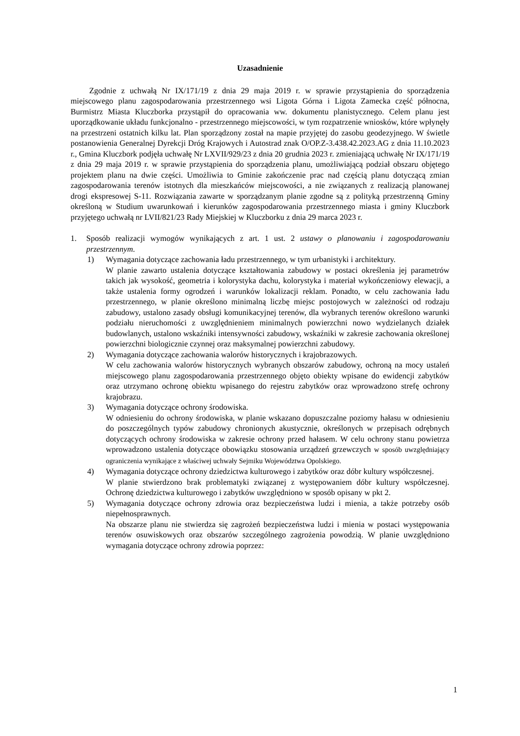Uzasadnienie
Zgodnie z uchwałą Nr IX/171/19 z dnia 29 maja 2019 r. w sprawie przystąpienia do sporządzenia miejscowego planu zagospodarowania przestrzennego wsi Ligota Górna i Ligota Zamecka część północna, Burmistrz Miasta Kluczborka przystąpił do opracowania ww. dokumentu planistycznego. Celem planu jest uporządkowanie układu funkcjonalno - przestrzennego miejscowości, w tym rozpatrzenie wniosków, które wpłynęły na przestrzeni ostatnich kilku lat. Plan sporządzony został na mapie przyjętej do zasobu geodezyjnego. W świetle postanowienia Generalnej Dyrekcji Dróg Krajowych i Autostrad znak O/OP.Z-3.438.42.2023.AG z dnia 11.10.2023 r., Gmina Kluczbork podjęła uchwałę Nr LXVII/929/23 z dnia 20 grudnia 2023 r. zmieniającą uchwałę Nr IX/171/19 z dnia 29 maja 2019 r. w sprawie przystąpienia do sporządzenia planu, umożliwiającą podział obszaru objętego projektem planu na dwie części. Umożliwia to Gminie zakończenie prac nad częścią planu dotyczącą zmian zagospodarowania terenów istotnych dla mieszkańców miejscowości, a nie związanych z realizacją planowanej drogi ekspresowej S-11. Rozwiązania zawarte w sporządzanym planie zgodne są z polityką przestrzenną Gminy określoną w Studium uwarunkowań i kierunków zagospodarowania przestrzennego miasta i gminy Kluczbork przyjętego uchwałą nr LVII/821/23 Rady Miejskiej w Kluczborku z dnia 29 marca 2023 r.
1. Sposób realizacji wymogów wynikających z art. 1 ust. 2 ustawy o planowaniu i zagospodarowaniu przestrzennym.
1) Wymagania dotyczące zachowania ładu przestrzennego, w tym urbanistyki i architektury.
W planie zawarto ustalenia dotyczące kształtowania zabudowy w postaci określenia jej parametrów takich jak wysokość, geometria i kolorystyka dachu, kolorystyka i materiał wykończeniowy elewacji, a także ustalenia formy ogrodzeń i warunków lokalizacji reklam. Ponadto, w celu zachowania ładu przestrzennego, w planie określono minimalną liczbę miejsc postojowych w zależności od rodzaju zabudowy, ustalono zasady obsługi komunikacyjnej terenów, dla wybranych terenów określono warunki podziału nieruchomości z uwzględnieniem minimalnych powierzchni nowo wydzielanych działek budowlanych, ustalono wskaźniki intensywności zabudowy, wskaźniki w zakresie zachowania określonej powierzchni biologicznie czynnej oraz maksymalnej powierzchni zabudowy.
2) Wymagania dotyczące zachowania walorów historycznych i krajobrazowych.
W celu zachowania walorów historycznych wybranych obszarów zabudowy, ochroną na mocy ustaleń miejscowego planu zagospodarowania przestrzennego objęto obiekty wpisane do ewidencji zabytków oraz utrzymano ochronę obiektu wpisanego do rejestru zabytków oraz wprowadzono strefę ochrony krajobrazu.
3) Wymagania dotyczące ochrony środowiska.
W odniesieniu do ochrony środowiska, w planie wskazano dopuszczalne poziomy hałasu w odniesieniu do poszczególnych typów zabudowy chronionych akustycznie, określonych w przepisach odrębnych dotyczących ochrony środowiska w zakresie ochrony przed hałasem. W celu ochrony stanu powietrza wprowadzono ustalenia dotyczące obowiązku stosowania urządzeń grzewczych w sposób uwzględniający ograniczenia wynikające z właściwej uchwały Sejmiku Województwa Opolskiego.
4) Wymagania dotyczące ochrony dziedzictwa kulturowego i zabytków oraz dóbr kultury współczesnej.
W planie stwierdzono brak problematyki związanej z występowaniem dóbr kultury współczesnej. Ochronę dziedzictwa kulturowego i zabytków uwzględniono w sposób opisany w pkt 2.
5) Wymagania dotyczące ochrony zdrowia oraz bezpieczeństwa ludzi i mienia, a także potrzeby osób niepełnosprawnych.
Na obszarze planu nie stwierdza się zagrożeń bezpieczeństwa ludzi i mienia w postaci występowania terenów osuwiskowych oraz obszarów szczególnego zagrożenia powodzią. W planie uwzględniono wymagania dotyczące ochrony zdrowia poprzez:
1